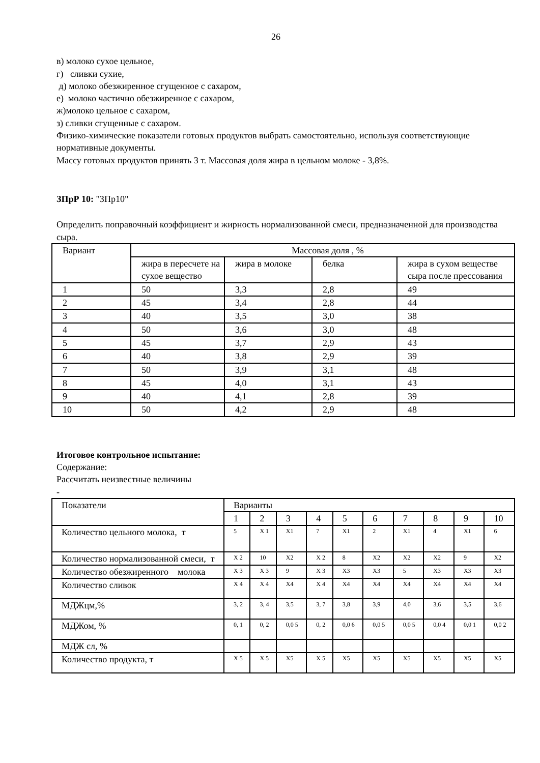26
в) молоко сухое цельное,
г) сливки сухие,
д) молоко обезжиренное сгущенное с сахаром,
е) молоко частично обезжиренное с сахаром,
ж)молоко цельное с сахаром,
з) сливки сгущенные с сахаром.
Физико-химические показатели готовых продуктов выбрать самостоятельно, используя соответствующие нормативные документы.
Массу готовых продуктов принять 3 т. Массовая доля жира в цельном молоке - 3,8%.
ЗПрР 10: "ЗПр10"
Определить поправочный коэффициент и жирность нормализованной смеси, предназначенной для производства сыра.
| Вариант | Массовая доля , % | | | |
| | жира в пересчете на сухое вещество | жира в молоке | белка | жира в сухом веществе сыра после прессования |
| 1 | 50 | 3,3 | 2,8 | 49 |
| 2 | 45 | 3,4 | 2,8 | 44 |
| 3 | 40 | 3,5 | 3,0 | 38 |
| 4 | 50 | 3,6 | 3,0 | 48 |
| 5 | 45 | 3,7 | 2,9 | 43 |
| 6 | 40 | 3,8 | 2,9 | 39 |
| 7 | 50 | 3,9 | 3,1 | 48 |
| 8 | 45 | 4,0 | 3,1 | 43 |
| 9 | 40 | 4,1 | 2,8 | 39 |
| 10 | 50 | 4,2 | 2,9 | 48 |
Итоговое контрольное испытание:
Содержание:
Рассчитать неизвестные величины
-
| Показатели | Варианты | | | | | | | | | |
| | 1 | 2 | 3 | 4 | 5 | 6 | 7 | 8 | 9 | 10 |
| Количество цельного молока, т | 5 | Х 1 | Х1 | 7 | Х1 | 2 | Х1 | 4 | Х1 | 6 |
| Количество нормализованной смеси, т | Х 2 | 10 | Х2 | Х 2 | 8 | Х2 | Х2 | Х2 | 9 | Х2 |
| Количество обезжиренного молока | Х 3 | Х 3 | 9 | Х 3 | Х3 | Х3 | 5 | Х3 | Х3 | Х3 |
| Количество сливок | Х 4 | Х 4 | Х4 | Х 4 | Х4 | Х4 | Х4 | Х4 | Х4 | Х4 |
| МДЖцм,% | 3, 2 | 3, 4 | 3,5 | 3, 7 | 3,8 | 3,9 | 4,0 | 3,6 | 3,5 | 3,6 |
| МДЖом, % | 0, 1 | 0, 2 | 0,0 5 | 0, 2 | 0,0 6 | 0,0 5 | 0,0 5 | 0,0 4 | 0,0 1 | 0,0 2 |
| МДЖ сл, % | | | | | | | | | | |
| Количество продукта, т | Х 5 | Х 5 | Х5 | Х 5 | Х5 | Х5 | Х5 | Х5 | Х5 | Х5 |